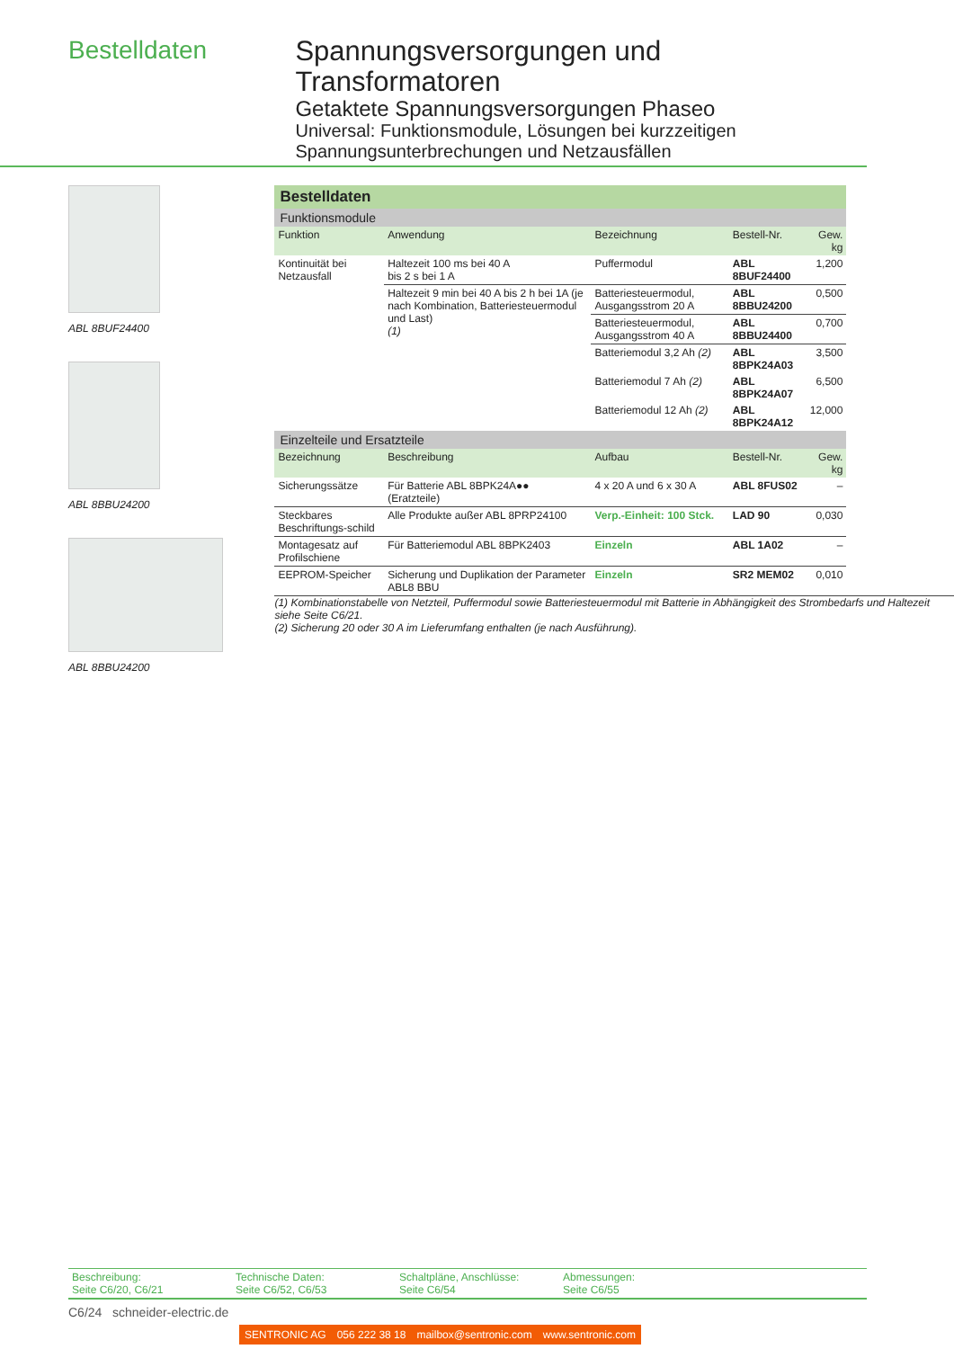Bestelldaten
Spannungsversorgungen und
Transformatoren
Getaktete Spannungsversorgungen Phaseo
Universal: Funktionsmodule, Lösungen bei kurzzeitigen Spannungsunterbrechungen und Netzausfällen
ABL 8BUF24400
ABL 8BBU24200
ABL 8BBU24200
| Bestelldaten | | | | |
| Funktionsmodule | | | | |
| Funktion | Anwendung | Bezeichnung | Bestell-Nr. | Gew. kg |
| Kontinuität bei Netzausfall | Haltezeit 100 ms bei 40 A bis 2 s bei 1 A | Puffermodul | ABL 8BUF24400 | 1,200 |
| | Haltezeit 9 min bei 40 A bis 2 h bei 1A (je nach Kombination, Batteriesteuermodul und Last) (1) | Batteriesteuermodul, Ausgangsstrom 20 A | ABL 8BBU24200 | 0,500 |
| | | Batteriesteuermodul, Ausgangsstrom 40 A | ABL 8BBU24400 | 0,700 |
| | | Batteriemodul 3,2 Ah (2) | ABL 8BPK24A03 | 3,500 |
| | | Batteriemodul 7 Ah (2) | ABL 8BPK24A07 | 6,500 |
| | | Batteriemodul 12 Ah (2) | ABL 8BPK24A12 | 12,000 |
| Einzelteile und Ersatzteile | | | | |
| Bezeichnung | Beschreibung | Aufbau | Bestell-Nr. | Gew. kg |
| Sicherungssätze | Für Batterie ABL 8BPK24A●● (Eratzteile) | 4 x 20 A und 6 x 30 A | ABL 8FUS02 | – |
| Steckbares Beschriftungs-schild | Alle Produkte außer ABL 8PRP24100 | Verp.-Einheit: 100 Stck. | LAD 90 | 0,030 |
| Montagesatz auf Profilschiene | Für Batteriemodul ABL 8BPK2403 | Einzeln | ABL 1A02 | – |
| EEPROM-Speicher | Sicherung und Duplikation der Parameter ABL8 BBU | Einzeln | SR2 MEM02 | 0,010 |
(1) Kombinationstabelle von Netzteil, Puffermodul sowie Batteriesteuermodul mit Batterie in Abhängigkeit des Strombedarfs und Haltezeit siehe Seite C6/21.
(2) Sicherung 20 oder 30 A im Lieferumfang enthalten (je nach Ausführung).
Beschreibung:
Seite C6/20, C6/21
Technische Daten:
Seite C6/52, C6/53
Schaltpläne, Anschlüsse:
Seite C6/54
Abmessungen:
Seite C6/55
C6/24 schneider-electric.de
SENTRONIC AG 056 222 38 18 mailbox@sentronic.com www.sentronic.com